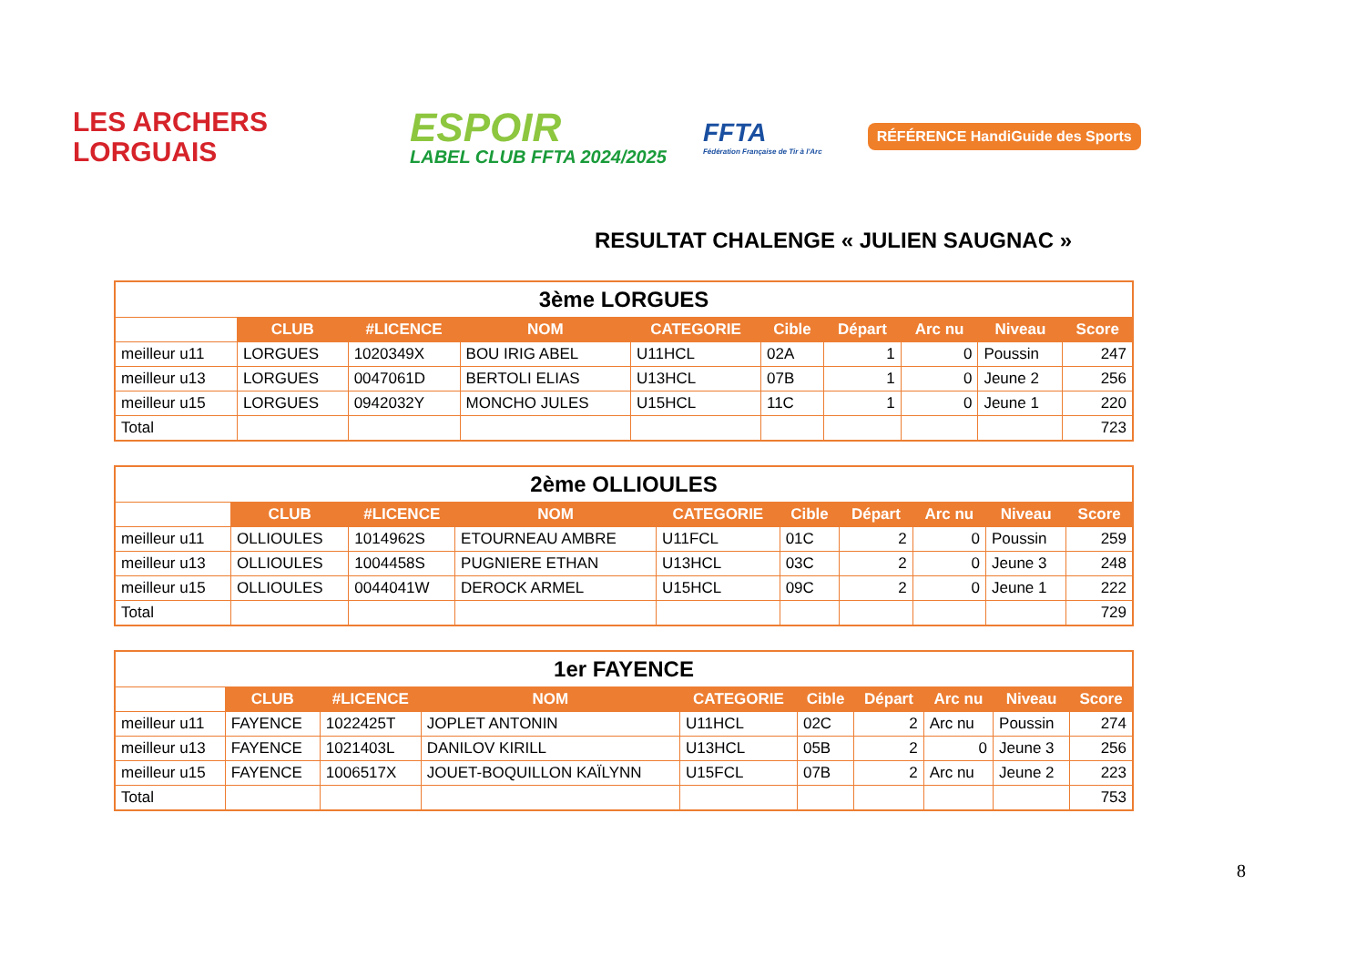LES ARCHERS
LORGUAIS
ESPOIR
LABEL CLUB FFTA 2024/2025
FFTA
Fédération Française de Tir à l'Arc
RÉFÉRENCE HandiGuide des Sports
RESULTAT CHALENGE « JULIEN SAUGNAC »
| 3ème LORGUES | | | | | | | | | |
| --- | --- | --- | --- | --- | --- | --- | --- | --- | --- |
| | CLUB | #LICENCE | NOM | CATEGORIE | Cible | Départ | Arc nu | Niveau | Score |
| meilleur u11 | LORGUES | 1020349X | BOU IRIG ABEL | U11HCL | 02A | 1 | 0 | Poussin | 247 |
| meilleur u13 | LORGUES | 0047061D | BERTOLI ELIAS | U13HCL | 07B | 1 | 0 | Jeune 2 | 256 |
| meilleur u15 | LORGUES | 0942032Y | MONCHO JULES | U15HCL | 11C | 1 | 0 | Jeune 1 | 220 |
| Total | | | | | | | | | 723 |
| 2ème OLLIOULES | | | | | | | | | |
| --- | --- | --- | --- | --- | --- | --- | --- | --- | --- |
| | CLUB | #LICENCE | NOM | CATEGORIE | Cible | Départ | Arc nu | Niveau | Score |
| meilleur u11 | OLLIOULES | 1014962S | ETOURNEAU AMBRE | U11FCL | 01C | 2 | 0 | Poussin | 259 |
| meilleur u13 | OLLIOULES | 1004458S | PUGNIERE ETHAN | U13HCL | 03C | 2 | 0 | Jeune 3 | 248 |
| meilleur u15 | OLLIOULES | 0044041W | DEROCK ARMEL | U15HCL | 09C | 2 | 0 | Jeune 1 | 222 |
| Total | | | | | | | | | 729 |
| 1er FAYENCE | | | | | | | | | |
| --- | --- | --- | --- | --- | --- | --- | --- | --- | --- |
| | CLUB | #LICENCE | NOM | CATEGORIE | Cible | Départ | Arc nu | Niveau | Score |
| meilleur u11 | FAYENCE | 1022425T | JOPLET ANTONIN | U11HCL | 02C | 2 | Arc nu | Poussin | 274 |
| meilleur u13 | FAYENCE | 1021403L | DANILOV KIRILL | U13HCL | 05B | 2 | 0 | Jeune 3 | 256 |
| meilleur u15 | FAYENCE | 1006517X | JOUET-BOQUILLON KAÏLYNN | U15FCL | 07B | 2 | Arc nu | Jeune 2 | 223 |
| Total | | | | | | | | | 753 |
8